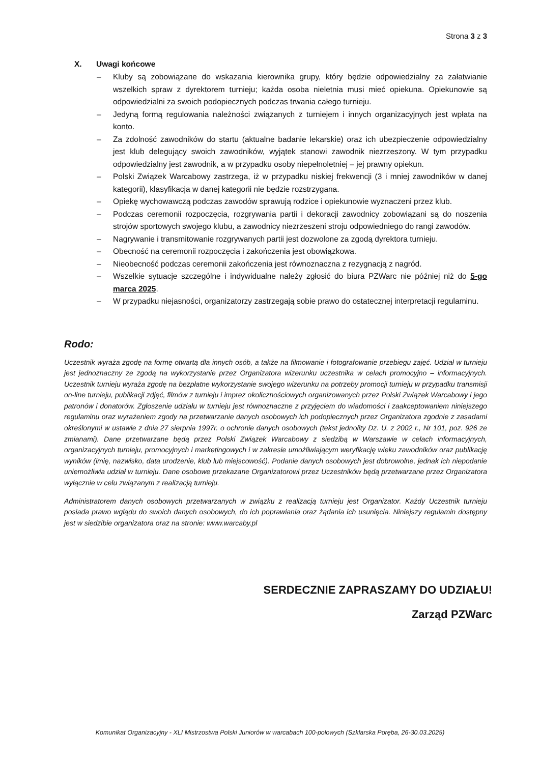Strona 3 z 3
X. Uwagi końcowe
– Kluby są zobowiązane do wskazania kierownika grupy, który będzie odpowiedzialny za załatwianie wszelkich spraw z dyrektorem turnieju; każda osoba nieletnia musi mieć opiekuna. Opiekunowie są odpowiedzialni za swoich podopiecznych podczas trwania całego turnieju.
– Jedyną formą regulowania należności związanych z turniejem i innych organizacyjnych jest wpłata na konto.
– Za zdolność zawodników do startu (aktualne badanie lekarskie) oraz ich ubezpieczenie odpowiedzialny jest klub delegujący swoich zawodników, wyjątek stanowi zawodnik niezrzeszony. W tym przypadku odpowiedzialny jest zawodnik, a w przypadku osoby niepełnoletniej – jej prawny opiekun.
– Polski Związek Warcabowy zastrzega, iż w przypadku niskiej frekwencji (3 i mniej zawodników w danej kategorii), klasyfikacja w danej kategorii nie będzie rozstrzygana.
– Opiekę wychowawczą podczas zawodów sprawują rodzice i opiekunowie wyznaczeni przez klub.
– Podczas ceremonii rozpoczęcia, rozgrywania partii i dekoracji zawodnicy zobowiązani są do noszenia strojów sportowych swojego klubu, a zawodnicy niezrzeszeni stroju odpowiedniego do rangi zawodów.
– Nagrywanie i transmitowanie rozgrywanych partii jest dozwolone za zgodą dyrektora turnieju.
– Obecność na ceremonii rozpoczęcia i zakończenia jest obowiązkowa.
– Nieobecność podczas ceremonii zakończenia jest równoznaczna z rezygnacją z nagród.
– Wszelkie sytuacje szczególne i indywidualne należy zgłosić do biura PZWarc nie później niż do 5-go marca 2025.
– W przypadku niejasności, organizatorzy zastrzegają sobie prawo do ostatecznej interpretacji regulaminu.
Rodo:
Uczestnik wyraża zgodę na formę otwartą dla innych osób, a także na filmowanie i fotografowanie przebiegu zajęć. Udział w turnieju jest jednoznaczny ze zgodą na wykorzystanie przez Organizatora wizerunku uczestnika w celach promocyjno – informacyjnych. Uczestnik turnieju wyraża zgodę na bezpłatne wykorzystanie swojego wizerunku na potrzeby promocji turnieju w przypadku transmisji on-line turnieju, publikacji zdjęć, filmów z turnieju i imprez okolicznościowych organizowanych przez Polski Związek Warcabowy i jego patronów i donatorów. Zgłoszenie udziału w turnieju jest równoznaczne z przyjęciem do wiadomości i zaakceptowaniem niniejszego regulaminu oraz wyrażeniem zgody na przetwarzanie danych osobowych ich podopiecznych przez Organizatora zgodnie z zasadami określonymi w ustawie z dnia 27 sierpnia 1997r. o ochronie danych osobowych (tekst jednolity Dz. U. z 2002 r., Nr 101, poz. 926 ze zmianami). Dane przetwarzane będą przez Polski Związek Warcabowy z siedzibą w Warszawie w celach informacyjnych, organizacyjnych turnieju, promocyjnych i marketingowych i w zakresie umożliwiającym weryfikację wieku zawodników oraz publikację wyników (imię, nazwisko, data urodzenie, klub lub miejscowość). Podanie danych osobowych jest dobrowolne, jednak ich niepodanie uniemożliwia udział w turnieju. Dane osobowe przekazane Organizatorowi przez Uczestników będą przetwarzane przez Organizatora wyłącznie w celu związanym z realizacją turnieju.
Administratorem danych osobowych przetwarzanych w związku z realizacją turnieju jest Organizator. Każdy Uczestnik turnieju posiada prawo wglądu do swoich danych osobowych, do ich poprawiania oraz żądania ich usunięcia. Niniejszy regulamin dostępny jest w siedzibie organizatora oraz na stronie: www.warcaby.pl
SERDECZNIE ZAPRASZAMY DO UDZIAŁU!
Zarząd PZWarc
Komunikat Organizacyjny - XLI Mistrzostwa Polski Juniorów w warcabach 100-polowych (Szklarska Poręba, 26-30.03.2025)